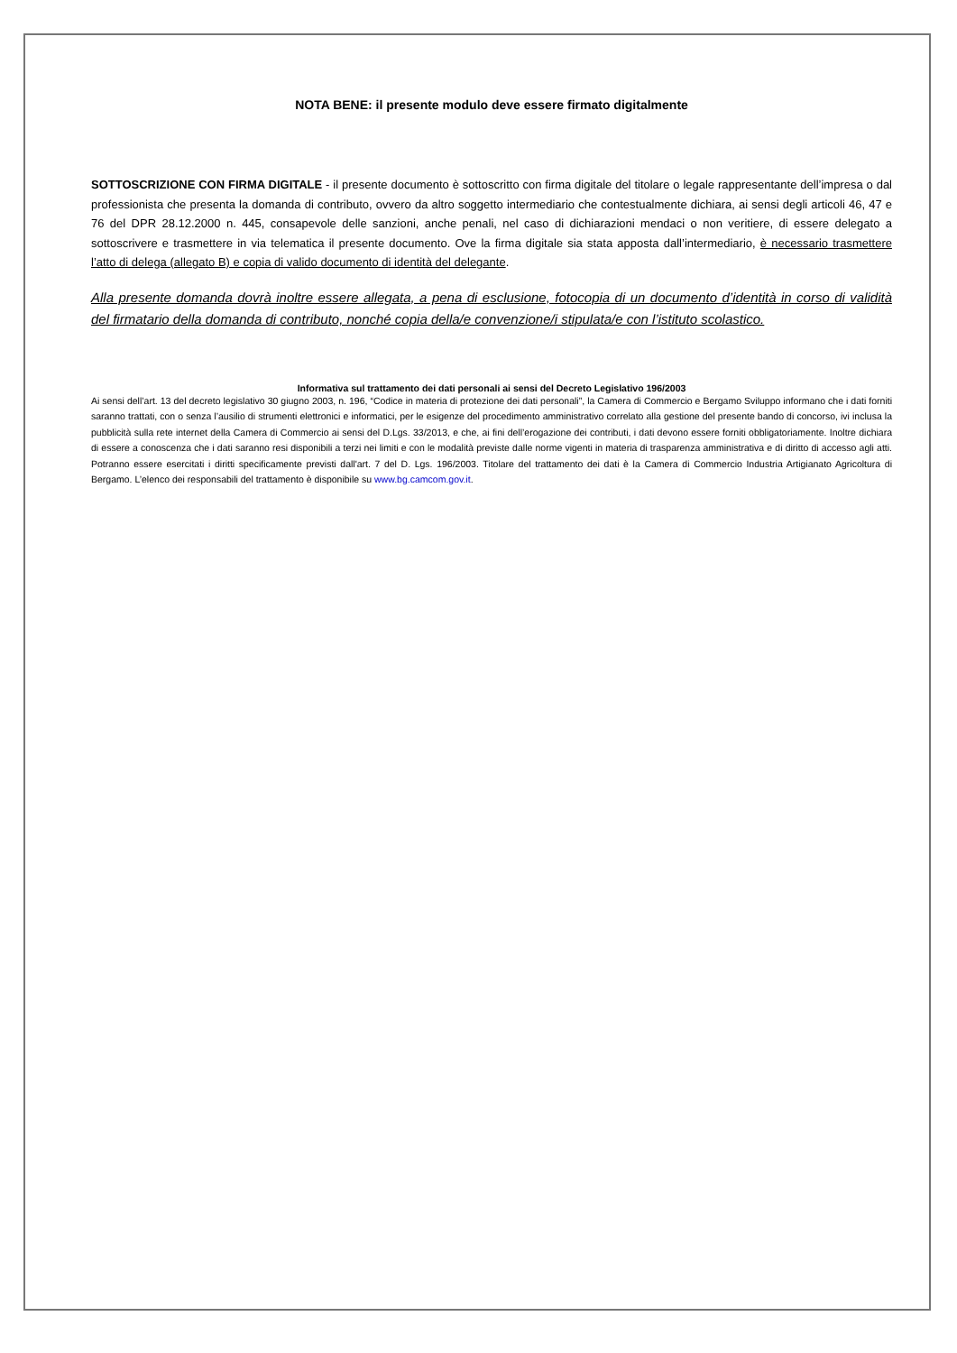NOTA BENE: il presente modulo deve essere firmato digitalmente
SOTTOSCRIZIONE CON FIRMA DIGITALE - il presente documento è sottoscritto con firma digitale del titolare o legale rappresentante dell’impresa o dal professionista che presenta la domanda di contributo, ovvero da altro soggetto intermediario che contestualmente dichiara, ai sensi degli articoli 46, 47 e 76 del DPR 28.12.2000 n. 445, consapevole delle sanzioni, anche penali, nel caso di dichiarazioni mendaci o non veritiere, di essere delegato a sottoscrivere e trasmettere in via telematica il presente documento. Ove la firma digitale sia stata apposta dall’intermediario, è necessario trasmettere l’atto di delega (allegato B) e copia di valido documento di identità del delegante.
Alla presente domanda dovrà inoltre essere allegata, a pena di esclusione, fotocopia di un documento d’identità in corso di validità del firmatario della domanda di contributo, nonché copia della/e convenzione/i stipulata/e con l’istituto scolastico.
Informativa sul trattamento dei dati personali ai sensi del Decreto Legislativo 196/2003
Ai sensi dell’art. 13 del decreto legislativo 30 giugno 2003, n. 196, “Codice in materia di protezione dei dati personali”, la Camera di Commercio e Bergamo Sviluppo informano che i dati forniti saranno trattati, con o senza l’ausilio di strumenti elettronici e informatici, per le esigenze del procedimento amministrativo correlato alla gestione del presente bando di concorso, ivi inclusa la pubblicità sulla rete internet della Camera di Commercio ai sensi del D.Lgs. 33/2013, e che, ai fini dell’erogazione dei contributi, i dati devono essere forniti obbligatoriamente. Inoltre dichiara di essere a conoscenza che i dati saranno resi disponibili a terzi nei limiti e con le modalità previste dalle norme vigenti in materia di trasparenza amministrativa e di diritto di accesso agli atti. Potranno essere esercitati i diritti specificamente previsti dall'art. 7 del D. Lgs. 196/2003. Titolare del trattamento dei dati è la Camera di Commercio Industria Artigianato Agricoltura di Bergamo. L’elenco dei responsabili del trattamento è disponibile su www.bg.camcom.gov.it.